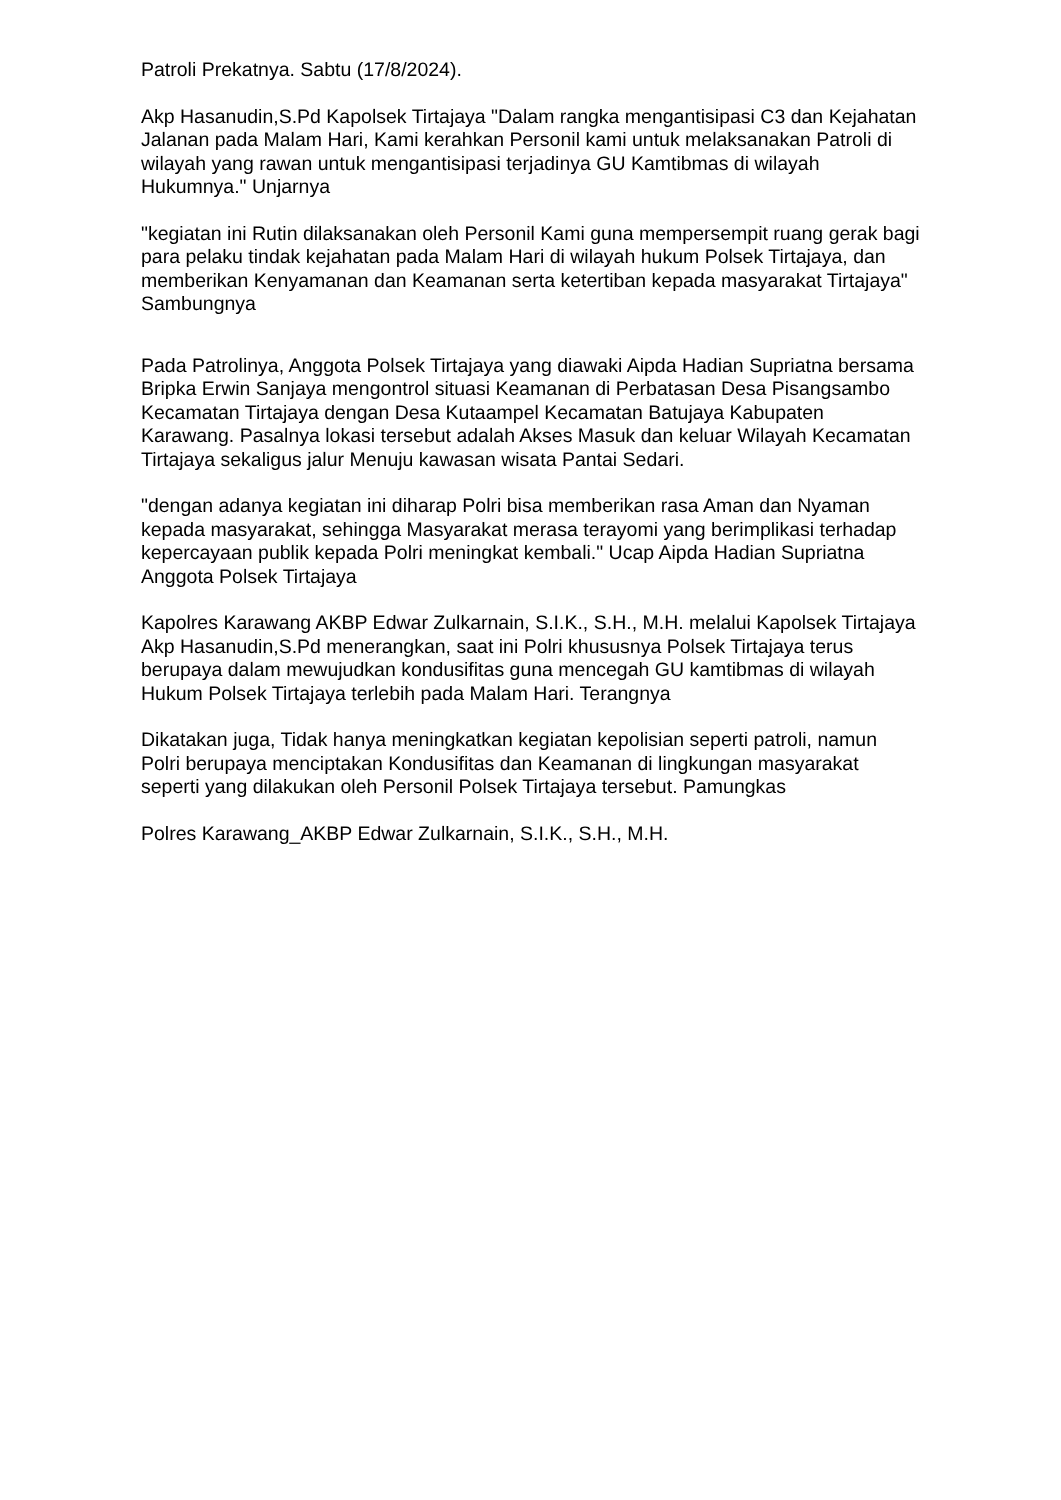Patroli Prekatnya. Sabtu (17/8/2024).
Akp Hasanudin,S.Pd Kapolsek Tirtajaya "Dalam rangka mengantisipasi C3 dan Kejahatan Jalanan pada Malam Hari, Kami kerahkan Personil kami untuk melaksanakan Patroli di wilayah yang rawan untuk mengantisipasi terjadinya GU Kamtibmas di wilayah Hukumnya." Unjarnya
"kegiatan ini Rutin dilaksanakan oleh Personil Kami guna mempersempit ruang gerak bagi para pelaku tindak kejahatan pada Malam Hari di wilayah hukum Polsek Tirtajaya, dan memberikan Kenyamanan dan Keamanan serta ketertiban kepada masyarakat Tirtajaya" Sambungnya
Pada Patrolinya, Anggota Polsek Tirtajaya yang diawaki Aipda Hadian Supriatna bersama Bripka Erwin Sanjaya mengontrol situasi Keamanan di Perbatasan Desa Pisangsambo Kecamatan Tirtajaya dengan Desa Kutaampel Kecamatan Batujaya Kabupaten Karawang. Pasalnya lokasi tersebut adalah Akses Masuk dan keluar Wilayah Kecamatan Tirtajaya sekaligus jalur Menuju kawasan wisata Pantai Sedari.
"dengan adanya kegiatan ini diharap Polri bisa memberikan rasa Aman dan Nyaman kepada masyarakat, sehingga Masyarakat merasa terayomi yang berimplikasi terhadap kepercayaan publik kepada Polri meningkat kembali." Ucap Aipda Hadian Supriatna Anggota Polsek Tirtajaya
Kapolres Karawang AKBP Edwar Zulkarnain, S.I.K., S.H., M.H. melalui Kapolsek Tirtajaya Akp Hasanudin,S.Pd menerangkan, saat ini Polri khususnya Polsek Tirtajaya terus berupaya dalam mewujudkan kondusifitas guna mencegah GU kamtibmas di wilayah Hukum Polsek Tirtajaya terlebih pada Malam Hari. Terangnya
Dikatakan juga, Tidak hanya meningkatkan kegiatan kepolisian seperti patroli, namun Polri berupaya menciptakan Kondusifitas dan Keamanan di lingkungan masyarakat seperti yang dilakukan oleh Personil Polsek Tirtajaya tersebut. Pamungkas
Polres Karawang_AKBP Edwar Zulkarnain, S.I.K., S.H., M.H.